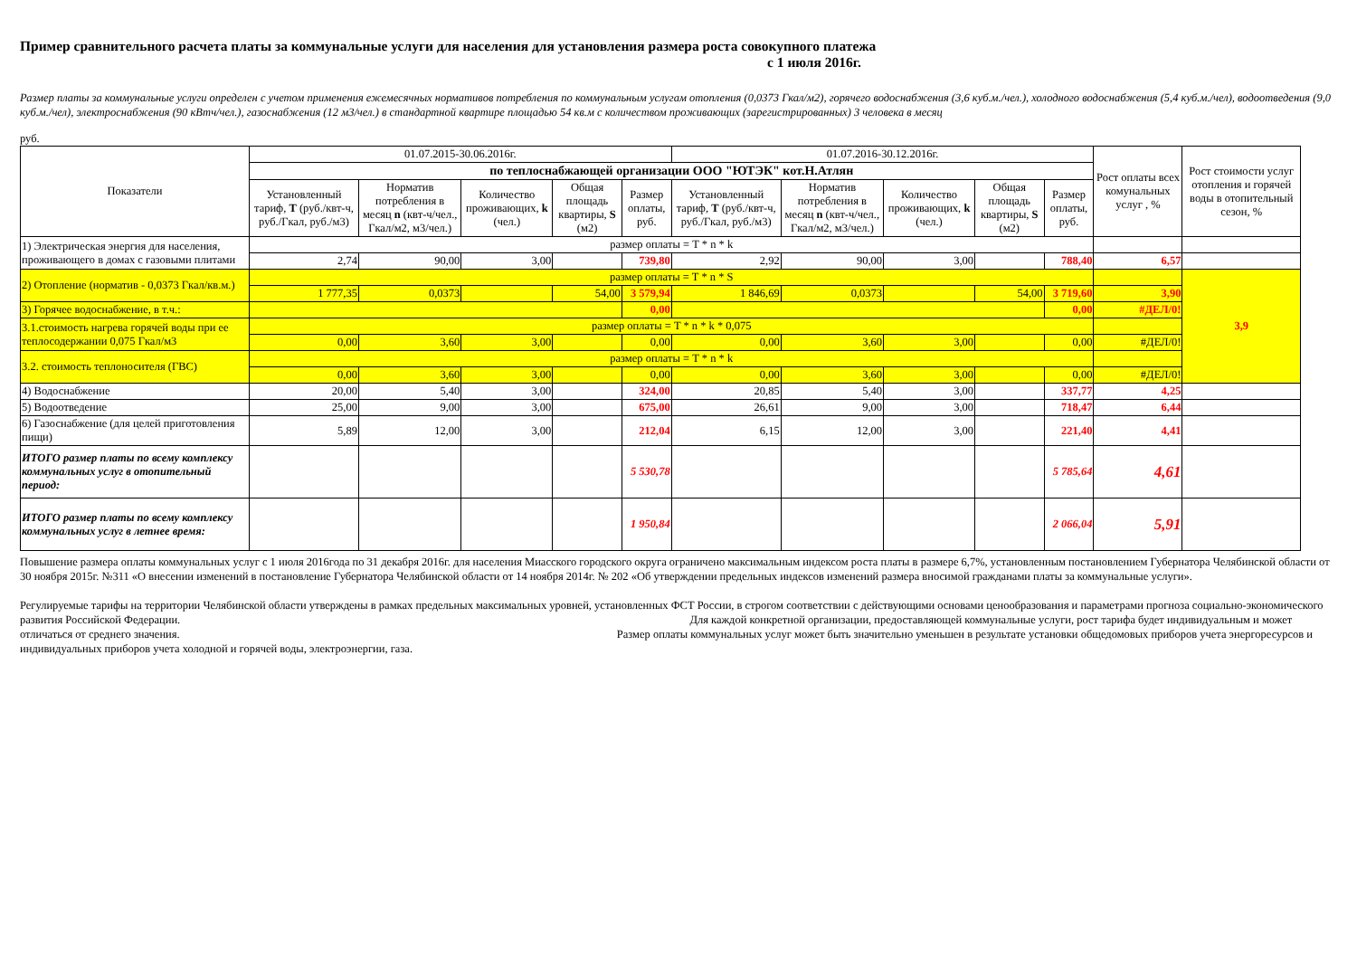Пример сравнительного расчета платы за коммунальные услуги для населения для установления размера роста совокупного платежа
с 1 июля 2016г.
Размер платы за коммунальные услуги определен с учетом применения ежемесячных нормативов потребления по коммунальным услугам отопления (0,0373 Гкал/м2), горячего водоснабжения (3,6 куб.м./чел.), холодного водоснабжения (5,4 куб.м./чел), водоотведения (9,0 куб.м./чел), электроснабжения (90 кВтч/чел.), газоснабжения (12 м3/чел.) в стандартной квартире площадью 54 кв.м с количеством проживающих (зарегистрированных) 3 человека в месяц
руб.
| Показатели | 01.07.2015-30.06.2016г. | | | | | 01.07.2016-30.12.2016г. | | | | | Рост оплаты всех комунальных услуг , % | Рост стоимости услуг отопления и горячей воды в отопительный сезон, % |
| --- | --- | --- | --- | --- | --- | --- | --- | --- | --- | --- | --- | --- |
| | по теплоснабжающей организации ООО "ЮТЭК" кот.Н.Атлян | | | | | | | | | | | |
| | Установленный тариф, Т (руб./квт-ч, руб./Гкал, руб./м3) | Норматив потребления в месяц n (квт-ч/чел., Гкал/м2, м3/чел.) | Количество проживающих, k (чел.) | Общая площадь квартиры, S (м2) | Размер оплаты, руб. | Установленный тариф, Т (руб./квт-ч, руб./Гкал, руб./м3) | Норматив потребления в месяц n (квт-ч/чел., Гкал/м2, м3/чел.) | Количество проживающих, k (чел.) | Общая площадь квартиры, S (м2) | Размер оплаты, руб. | | |
| 1) Электрическая энергия для населения, проживающего в домах с газовыми плитами | размер оплаты = T * n * k | | | | | | | | | | | |
| | 2,74 | 90,00 | 3,00 | | 739,80 | 2,92 | 90,00 | 3,00 | | 788,40 | 6,57 | |
| 2) Отопление (норматив - 0,0373 Гкал/кв.м.) | размер оплаты = T * n * S | | | | | | | | | | | 3,9 |
| | 1 777,35 | 0,0373 | | 54,00 | 3 579,94 | 1 846,69 | 0,0373 | | 54,00 | 3 719,60 | 3,90 | |
| 3) Горячее водоснабжение, в т.ч.: | | | | | 0,00 | | | | | 0,00 | #ДЕЛ/0! | |
| 3.1.стоимость нагрева горячей воды при ее теплосодержании 0,075 Гкал/м3 | размер оплаты = T * n * k * 0,075 | | | | | | | | | | | |
| | 0,00 | 3,60 | 3,00 | | 0,00 | 0,00 | 3,60 | 3,00 | | 0,00 | #ДЕЛ/0! | |
| 3.2. стоимость теплоносителя (ГВС) | размер оплаты = T * n * k | | | | | | | | | | | |
| | 0,00 | 3,60 | 3,00 | | 0,00 | 0,00 | 3,60 | 3,00 | | 0,00 | #ДЕЛ/0! | |
| 4) Водоснабжение | 20,00 | 5,40 | 3,00 | | 324,00 | 20,85 | 5,40 | 3,00 | | 337,77 | 4,25 | |
| 5) Водоотведение | 25,00 | 9,00 | 3,00 | | 675,00 | 26,61 | 9,00 | 3,00 | | 718,47 | 6,44 | |
| 6) Газоснабжение (для целей приготовления пищи) | 5,89 | 12,00 | 3,00 | | 212,04 | 6,15 | 12,00 | 3,00 | | 221,40 | 4,41 | |
| ИТОГО размер платы по всему комплексу коммунальных услуг в отопительный период: | | | | | 5 530,78 | | | | | 5 785,64 | 4,61 | |
| ИТОГО размер платы по всему комплексу коммунальных услуг в летнее время: | | | | | 1 950,84 | | | | | 2 066,04 | 5,91 | |
Повышение размера оплаты коммунальных услуг с 1 июля 2016года по 31 декабря 2016г. для населения Миасского городского округа ограничено максимальным индексом роста платы в размере 6,7%, установленным постановлением Губернатора Челябинской области от 30 ноября 2015г. №311 «О внесении изменений в постановление Губернатора Челябинской области от 14 ноября 2014г. № 202 «Об утверждении предельных индексов изменений размера вносимой гражданами платы за коммунальные услуги».
Регулируемые тарифы на территории Челябинской области утверждены в рамках предельных максимальных уровней, установленных ФСТ России, в строгом соответствии с действующими основами ценообразования и параметрами прогноза социально-экономического развития Российской Федерации. Для каждой конкретной организации, предоставляющей коммунальные услуги, рост тарифа будет индивидуальным и может отличаться от среднего значения. Размер оплаты коммунальных услуг может быть значительно уменьшен в результате установки общедомовых приборов учета энергоресурсов и индивидуальных приборов учета холодной и горячей воды, электроэнергии, газа.